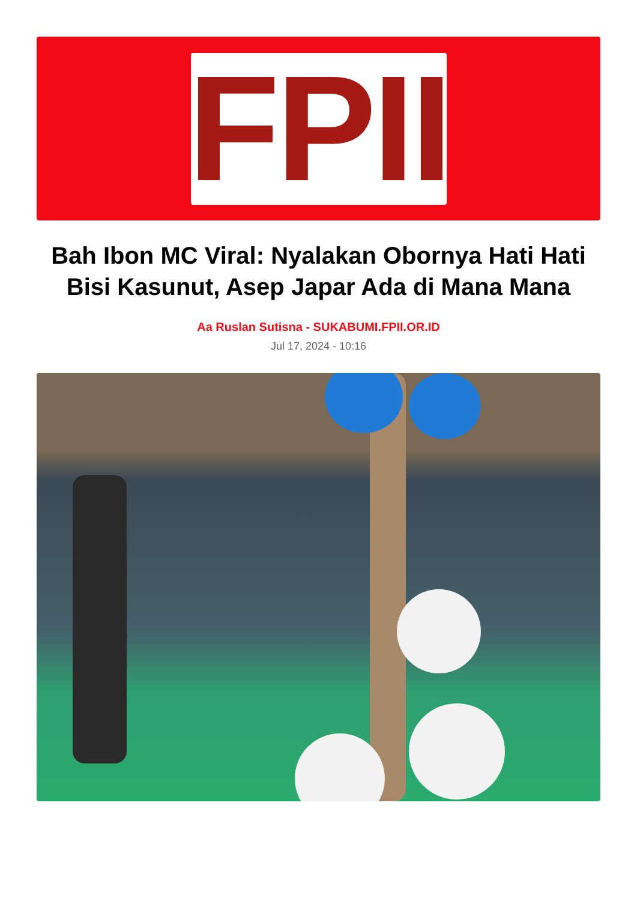FPII
Bah Ibon MC Viral: Nyalakan Obornya Hati Hati Bisi Kasunut, Asep Japar Ada di Mana Mana
Aa Ruslan Sutisna - SUKABUMI.FPII.OR.ID
Jul 17, 2024 - 10:16